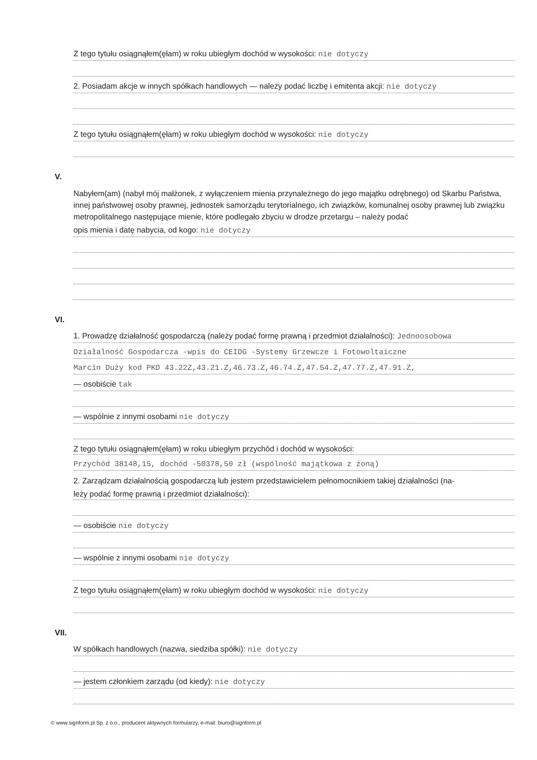Z tego tytułu osiągnąłem(ęłam) w roku ubiegłym dochód w wysokości: nie dotyczy
2. Posiadam akcje w innych spółkach handlowych — należy podać liczbę i emitenta akcji: nie dotyczy
Z tego tytułu osiągnąłem(ęłam) w roku ubiegłym dochód w wysokości: nie dotyczy
V.
Nabyłem(am) (nabył mój małżonek, z wyłączeniem mienia przynależnego do jego majątku odrębnego) od Skarbu Państwa, innej państwowej osoby prawnej, jednostek samorządu terytorialnego, ich związków, komunalnej osoby prawnej lub związku metropolitalnego następujące mienie, które podlegało zbyciu w drodze przetargu – należy podać
opis mienia i datę nabycia, od kogo: nie dotyczy
VI.
1. Prowadzę działalność gospodarczą (należy podać formę prawną i przedmiot działalności): Jednoosobowa
Działalność Gospodarcza -wpis do CEIDG -Systemy Grzewcze i Fotowoltaiczne
Marcin Duży kod PKD 43.22Z,43.21.Z,46.73.Z,46.74.Z,47.54.Z,47.77.Z,47.91.Z,
— osobiście tak
— wspólnie z innymi osobami nie dotyczy
Z tego tytułu osiągnąłem(ęłam) w roku ubiegłym przychód i dochód w wysokości:
Przychód 38148,15, dochód -50378,50 zł (wspólność majątkowa z żoną)
2. Zarządzam działalnością gospodarczą lub jestem przedstawicielem pełnomocnikiem takiej działalności (na-
leży podać formę prawną i przedmiot działalności):
— osobiście nie dotyczy
— wspólnie z innymi osobami nie dotyczy
Z tego tytułu osiągnąłem(ęłam) w roku ubiegłym dochód w wysokości: nie dotyczy
VII.
W spółkach handlowych (nazwa, siedziba spółki): nie dotyczy
— jestem członkiem zarządu (od kiedy): nie dotyczy
© www.signform.pl Sp. z o.o., producent aktywnych formularzy, e-mail: biuro@signform.pl